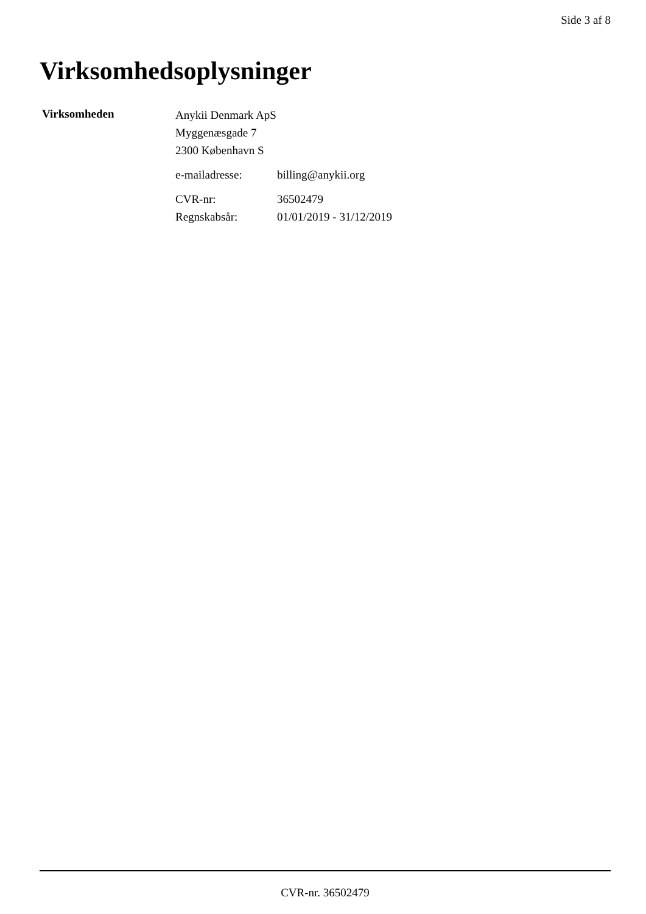Side 3 af 8
Virksomhedsoplysninger
Virksomheden
Anykii Denmark ApS
Myggenæsgade 7
2300 København S
e-mailadresse: billing@anykii.org
CVR-nr: 36502479
Regnskabsår: 01/01/2019 - 31/12/2019
CVR-nr. 36502479